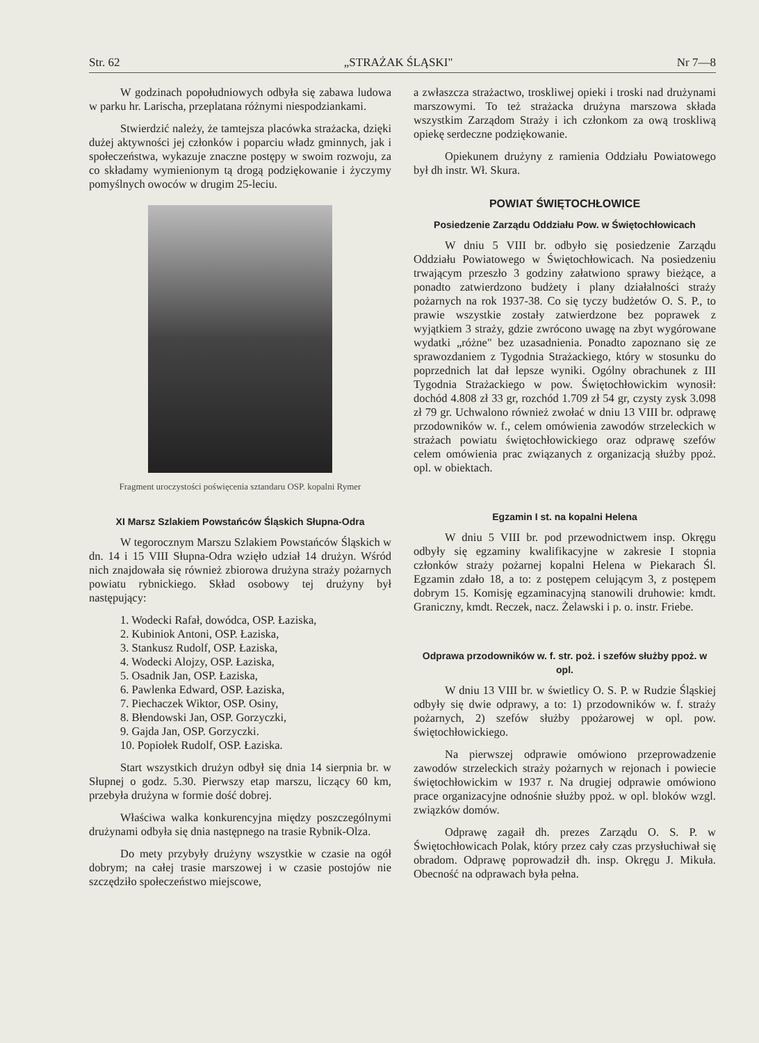Str. 62 „STRAŻAK ŚLĄSKI" Nr 7—8
W godzinach popołudniowych odbyła się zabawa ludowa w parku hr. Larischa, przeplatana różnymi niespodziankami.
Stwierdzić należy, że tamtejsza placówka strażacka, dzięki dużej aktywności jej członków i poparciu władz gminnych, jak i społeczeństwa, wykazuje znaczne postępy w swoim rozwoju, za co składamy wymienionym tą drogą podziękowanie i życzymy pomyślnych owoców w drugim 25-leciu.
Fragment uroczystości poświęcenia sztandaru OSP. kopalni Rymer
XI Marsz Szlakiem Powstańców Śląskich Słupna-Odra
W tegorocznym Marszu Szlakiem Powstańców Śląskich w dn. 14 i 15 VIII Słupna-Odra wzięło udział 14 drużyn. Wśród nich znajdowała się również zbiorowa drużyna straży pożarnych powiatu rybnickiego. Skład osobowy tej drużyny był następujący:
1. Wodecki Rafał, dowódca, OSP. Łaziska,
2. Kubiniok Antoni, OSP. Łaziska,
3. Stankusz Rudolf, OSP. Łaziska,
4. Wodecki Alojzy, OSP. Łaziska,
5. Osadnik Jan, OSP. Łaziska,
6. Pawlenka Edward, OSP. Łaziska,
7. Piechaczek Wiktor, OSP. Osiny,
8. Błendowski Jan, OSP. Gorzyczki,
9. Gajda Jan, OSP. Gorzyczki.
10. Popiołek Rudolf, OSP. Łaziska.
Start wszystkich drużyn odbył się dnia 14 sierpnia br. w Słupnej o godz. 5.30. Pierwszy etap marszu, liczący 60 km, przebyła drużyna w formie dość dobrej.
Właściwa walka konkurencyjna między poszczególnymi drużynami odbyła się dnia następnego na trasie Rybnik-Olza.
Do mety przybyły drużyny wszystkie w czasie na ogół dobrym; na całej trasie marszowej i w czasie postojów nie szczędziło społeczeństwo miejscowe,
a zwłaszcza strażactwo, troskliwej opieki i troski nad drużynami marszowymi. To też strażacka drużyna marszowa składa wszystkim Zarządom Straży i ich członkom za ową troskliwą opiekę serdeczne podziękowanie.
Opiekunem drużyny z ramienia Oddziału Powiatowego był dh instr. Wł. Skura.
POWIAT ŚWIĘTOCHŁOWICE
Posiedzenie Zarządu Oddziału Pow. w Świętochłowicach
W dniu 5 VIII br. odbyło się posiedzenie Zarządu Oddziału Powiatowego w Świętochłowicach. Na posiedzeniu trwającym przeszło 3 godziny załatwiono sprawy bieżące, a ponadto zatwierdzono budżety i plany działalności straży pożarnych na rok 1937-38. Co się tyczy budżetów O. S. P., to prawie wszystkie zostały zatwierdzone bez poprawek z wyjątkiem 3 straży, gdzie zwrócono uwagę na zbyt wygórowane wydatki „różne" bez uzasadnienia. Ponadto zapoznano się ze sprawozdaniem z Tygodnia Strażackiego, który w stosunku do poprzednich lat dał lepsze wyniki. Ogólny obrachunek z III Tygodnia Strażackiego w pow. Świętochłowickim wynosił: dochód 4.808 zł 33 gr, rozchód 1.709 zł 54 gr, czysty zysk 3.098 zł 79 gr. Uchwalono również zwołać w dniu 13 VIII br. odprawę przodowników w. f., celem omówienia zawodów strzeleckich w strażach powiatu świętochłowickiego oraz odprawę szefów celem omówienia prac związanych z organizacją służby ppoż. opl. w obiektach.
Egzamin I st. na kopalni Helena
W dniu 5 VIII br. pod przewodnictwem insp. Okręgu odbyły się egzaminy kwalifikacyjne w zakresie I stopnia członków straży pożarnej kopalni Helena w Piekarach Śl. Egzamin zdało 18, a to: z postępem celującym 3, z postępem dobrym 15. Komisję egzaminacyjną stanowili druhowie: kmdt. Graniczny, kmdt. Reczek, nacz. Żelawski i p. o. instr. Friebe.
Odprawa przodowników w. f. str. poż. i szefów służby ppoż. w opl.
W dniu 13 VIII br. w świetlicy O. S. P. w Rudzie Śląskiej odbyły się dwie odprawy, a to: 1) przodowników w. f. straży pożarnych, 2) szefów służby ppożarowej w opl. pow. świętochłowickiego.
Na pierwszej odprawie omówiono przeprowadzenie zawodów strzeleckich straży pożarnych w rejonach i powiecie świętochłowickim w 1937 r. Na drugiej odprawie omówiono prace organizacyjne odnośnie służby ppoż. w opl. bloków wzgl. związków domów.
Odprawę zagaił dh. prezes Zarządu O. S. P. w Świętochłowicach Polak, który przez cały czas przysłuchiwał się obradom. Odprawę poprowadził dh. insp. Okręgu J. Mikuła. Obecność na odprawach była pełna.